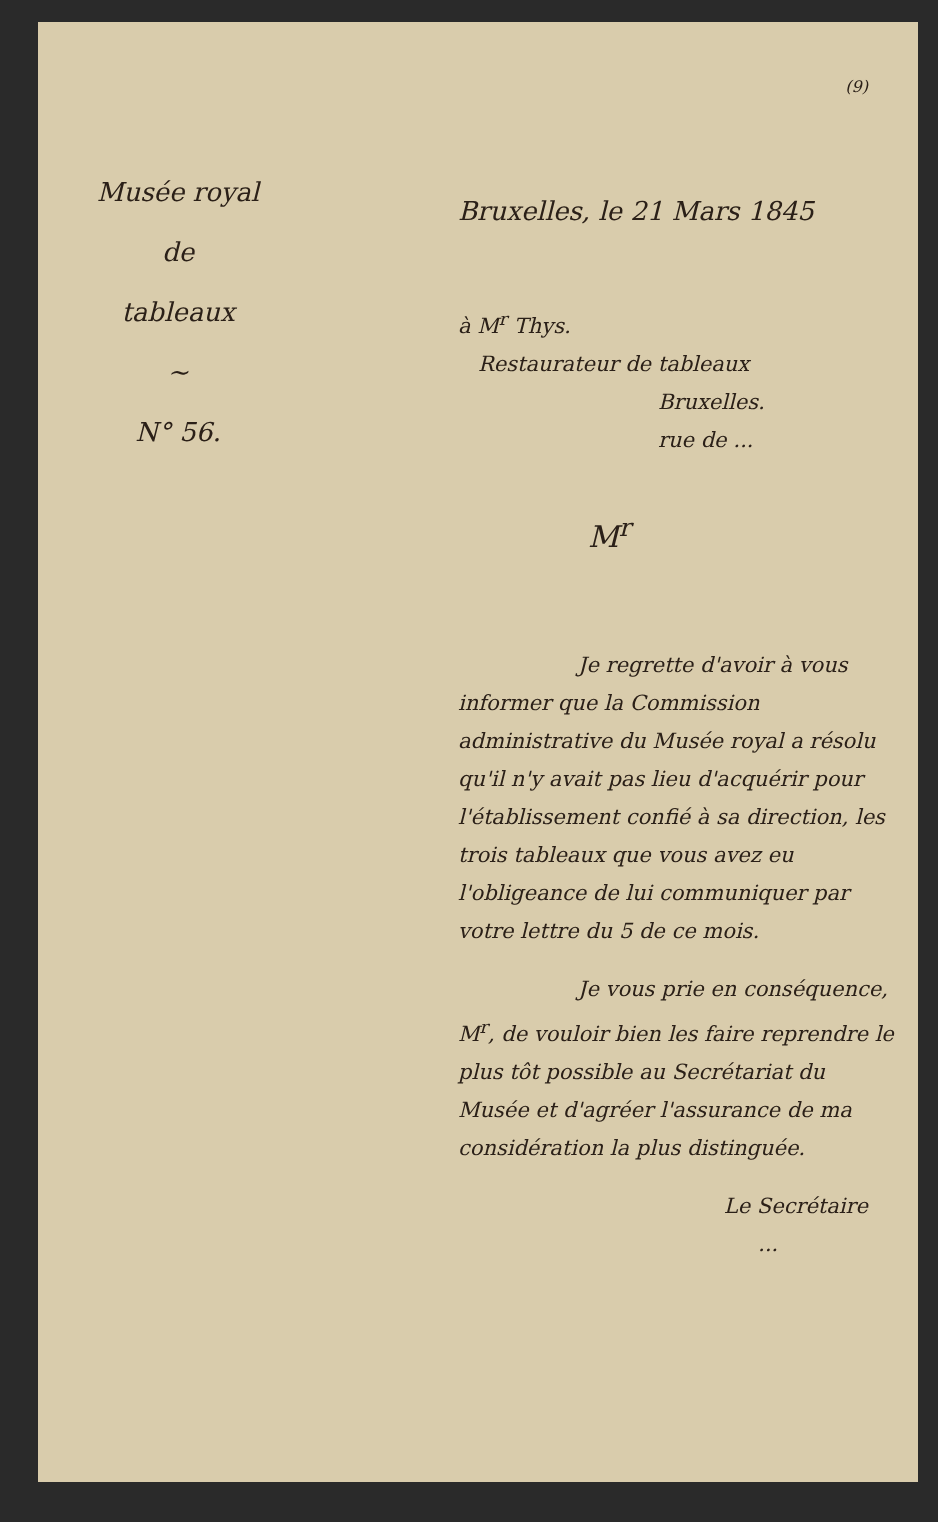(9)
Musée royal
de
tableaux
~
N° 56.
Bruxelles, le 21 Mars 1845
à M<sup>r</sup> Thys.
Restaurateur de tableaux
Bruxelles.
rue de ...
M<sup>r</sup>
Je regrette d'avoir à vous informer que la Commission administrative du Musée royal a résolu qu'il n'y avait pas lieu d'acquérir pour l'établissement confié à sa direction, les trois tableaux que vous avez eu l'obligeance de lui communiquer par votre lettre du 5 de ce mois.
Je vous prie en conséquence, M<sup>r</sup>, de vouloir bien les faire reprendre le plus tôt possible au Secrétariat du Musée et d'agréer l'assurance de ma considération la plus distinguée.
Le Secrétaire
...